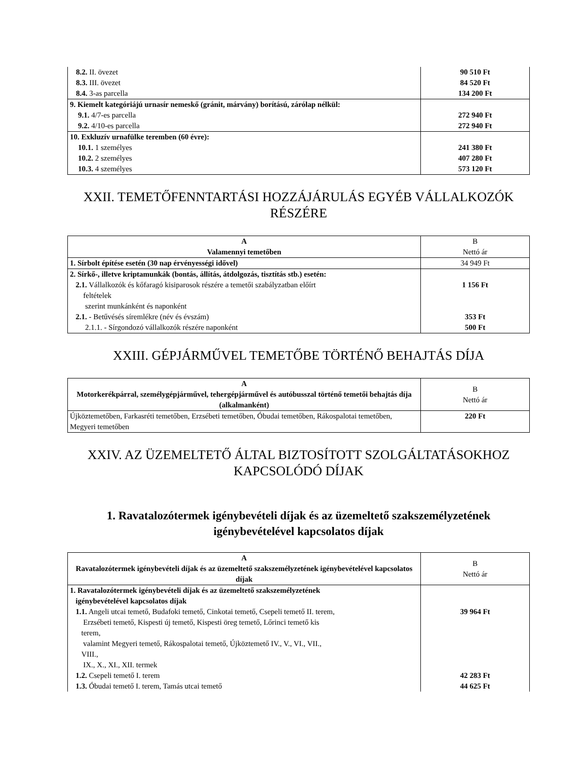| 8.2. II. övezet 8.3. III. övezet 8.4. 3-as parcella | 90 510 Ft 84 520 Ft 134 200 Ft |
| 9. Kiemelt kategóriájú urnasír nemeskő (gránit, márvány) borítású, zárólap nélkül: 9.1. 4/7-es parcella 9.2. 4/10-es parcella | 272 940 Ft 272 940 Ft |
| 10. Exkluzív urnafülke teremben (60 évre): 10.1. 1 személyes 10.2. 2 személyes 10.3. 4 személyes | 241 380 Ft 407 280 Ft 573 120 Ft |
XXII. TEMETŐFENNTARTÁSI HOZZÁJÁRULÁS EGYÉB VÁLLALKOZÓK RÉSZÉRE
| A Valamennyi temetőben | B Nettó ár |
| --- | --- |
| 1. Sírbolt építése esetén (30 nap érvényességi idővel) | 34 949 Ft |
| 2. Sírkő-, illetve kriptamunkák (bontás, állítás, átdolgozás, tisztítás stb.) esetén: 2.1. Vállalkozók és kőfaragó kisiparosok részére a temetői szabályzatban előírt feltételek szerint munkánként és naponként 2.1. - Betűvésés síremlékre (név és évszám) 2.1.1. - Sírgondozó vállalkozók részére naponként | 1 156 Ft 353 Ft 500 Ft |
XXIII. GÉPJÁRMŰVEL TEMETŐBE TÖRTÉNŐ BEHAJTÁS DÍJA
| A Motorkerékpárral, személygépjárművel, tehergépjárművel és autóbusszal történő temetői behajtás díja (alkalmanként) | B Nettó ár |
| --- | --- |
| Újköztemetőben, Farkasréti temetőben, Erzsébeti temetőben, Óbudai temetőben, Rákospalotai temetőben, Megyeri temetőben | 220 Ft |
XXIV. AZ ÜZEMELTETŐ ÁLTAL BIZTOSÍTOTT SZOLGÁLTATÁSOKHOZ KAPCSOLÓDÓ DÍJAK
1. Ravatalozótermek igénybevételi díjak és az üzemeltető szakszemélyzetének igénybevételével kapcsolatos díjak
| A Ravatalozótermek igénybevételi díjak és az üzemeltető szakszemélyzetének igénybevételével kapcsolatos díjak | B Nettó ár |
| --- | --- |
| 1. Ravatalozótermek igénybevételi díjak és az üzemeltető szakszemélyzetének igénybevételével kapcsolatos díjak 1.1. Angeli utcai temető, Budafoki temető, Cinkotai temető, Csepeli temető II. terem, Erzsébeti temető, Kispesti új temető, Kispesti öreg temető, Lőrinci temető kis terem, valamint Megyeri temető, Rákospalotai temető, Újköztemető IV., V., VI., VII., VIII., IX., X., XI., XII. termek 1.2. Csepeli temető I. terem 1.3. Óbudai temető I. terem, Tamás utcai temető | 39 964 Ft 42 283 Ft 44 625 Ft |